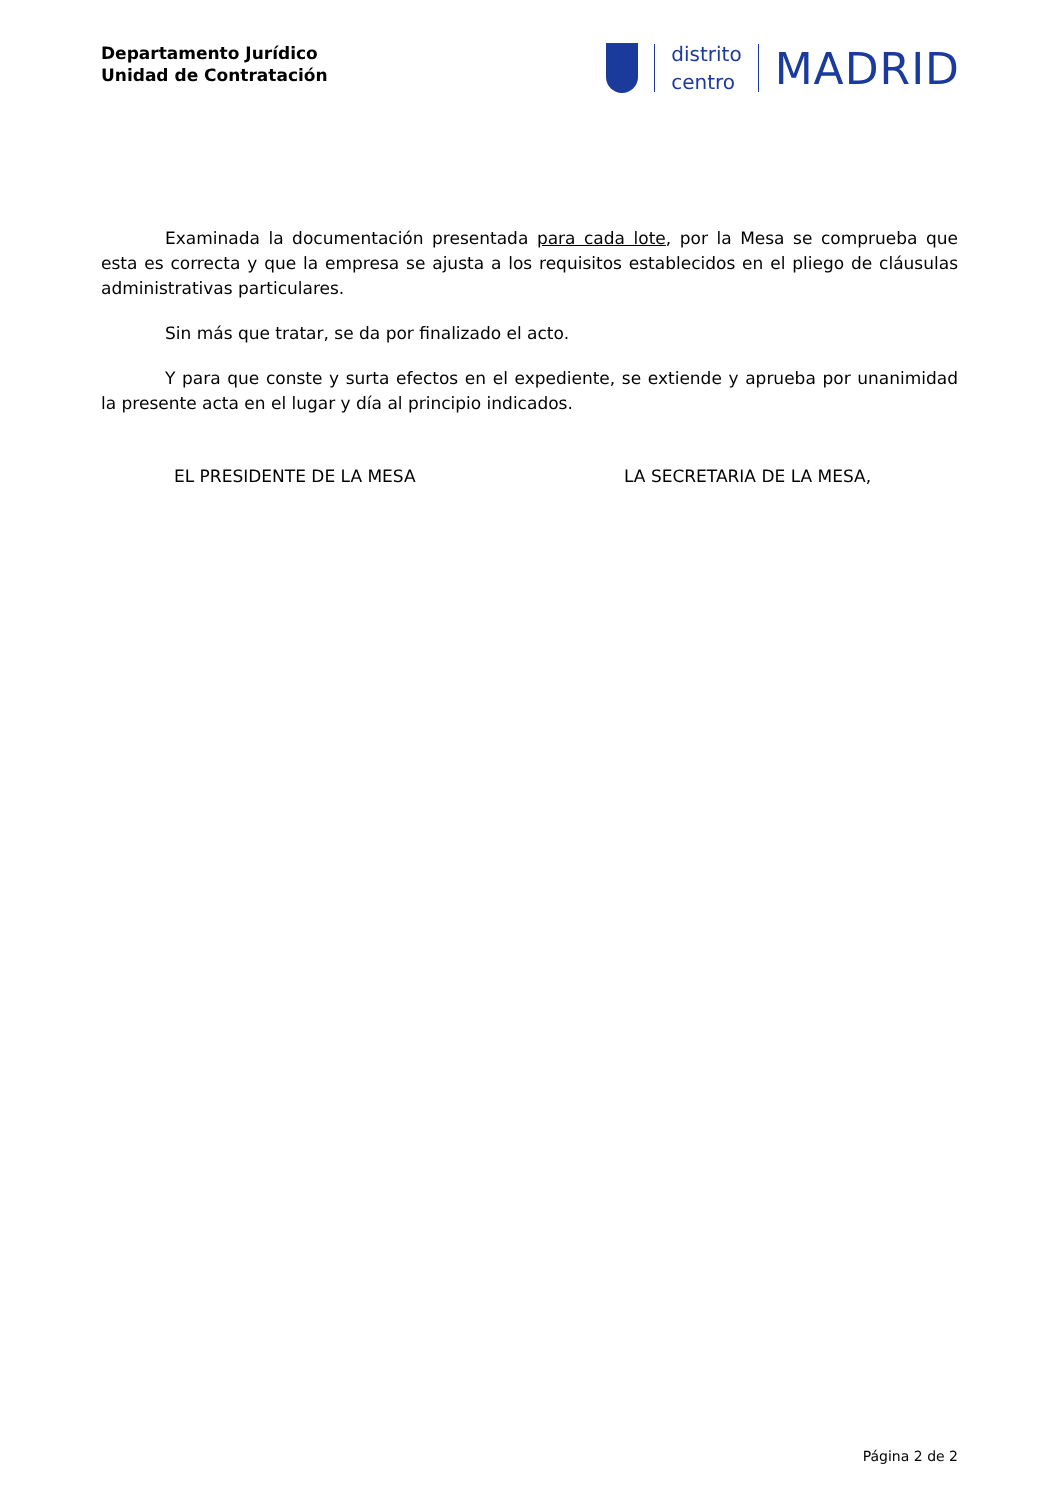Departamento Jurídico
Unidad de Contratación
distrito
centro
MADRID
Examinada la documentación presentada para cada lote, por la Mesa se comprueba que esta es correcta y que la empresa se ajusta a los requisitos establecidos en el pliego de cláusulas administrativas particulares.
Sin más que tratar, se da por finalizado el acto.
Y para que conste y surta efectos en el expediente, se extiende y aprueba por unanimidad la presente acta en el lugar y día al principio indicados.
EL PRESIDENTE DE LA MESA LA SECRETARIA DE LA MESA,
Página 2 de 2